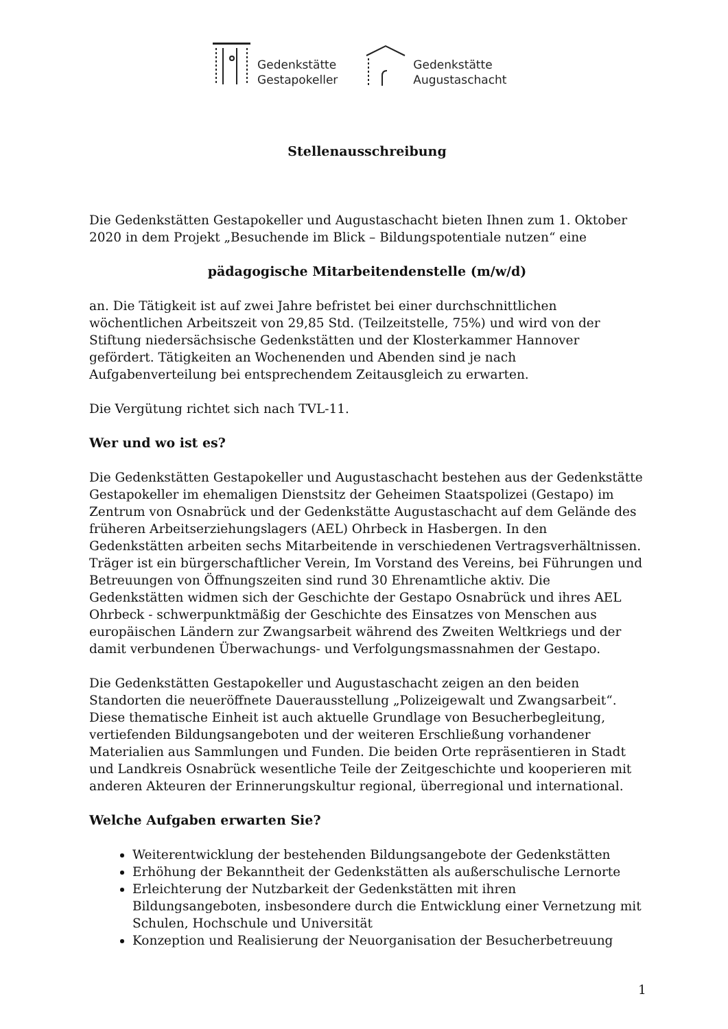Gedenkstätte
Gestapokeller
Gedenkstätte
Augustaschacht
Stellenausschreibung
Die Gedenkstätten Gestapokeller und Augustaschacht bieten Ihnen zum 1. Oktober 2020 in dem Projekt „Besuchende im Blick – Bildungspotentiale nutzen“ eine
pädagogische Mitarbeitendenstelle (m/w/d)
an. Die Tätigkeit ist auf zwei Jahre befristet bei einer durchschnittlichen wöchentlichen Arbeitszeit von 29,85 Std. (Teilzeitstelle, 75%) und wird von der Stiftung niedersächsische Gedenkstätten und der Klosterkammer Hannover gefördert. Tätigkeiten an Wochenenden und Abenden sind je nach Aufgabenverteilung bei entsprechendem Zeitausgleich zu erwarten.
Die Vergütung richtet sich nach TVL-11.
Wer und wo ist es?
Die Gedenkstätten Gestapokeller und Augustaschacht bestehen aus der Gedenkstätte Gestapokeller im ehemaligen Dienstsitz der Geheimen Staatspolizei (Gestapo) im Zentrum von Osnabrück und der Gedenkstätte Augustaschacht auf dem Gelände des früheren Arbeitserziehungslagers (AEL) Ohrbeck in Hasbergen. In den Gedenkstätten arbeiten sechs Mitarbeitende in verschiedenen Vertragsverhältnissen. Träger ist ein bürgerschaftlicher Verein, Im Vorstand des Vereins, bei Führungen und Betreuungen von Öffnungszeiten sind rund 30 Ehrenamtliche aktiv. Die Gedenkstätten widmen sich der Geschichte der Gestapo Osnabrück und ihres AEL Ohrbeck - schwerpunktmäßig der Geschichte des Einsatzes von Menschen aus europäischen Ländern zur Zwangsarbeit während des Zweiten Weltkriegs und der damit verbundenen Überwachungs- und Verfolgungsmassnahmen der Gestapo.
Die Gedenkstätten Gestapokeller und Augustaschacht zeigen an den beiden Standorten die neueröffnete Dauerausstellung „Polizeigewalt und Zwangsarbeit“. Diese thematische Einheit ist auch aktuelle Grundlage von Besucherbegleitung, vertiefenden Bildungsangeboten und der weiteren Erschließung vorhandener Materialien aus Sammlungen und Funden. Die beiden Orte repräsentieren in Stadt und Landkreis Osnabrück wesentliche Teile der Zeitgeschichte und kooperieren mit anderen Akteuren der Erinnerungskultur regional, überregional und international.
Welche Aufgaben erwarten Sie?
Weiterentwicklung der bestehenden Bildungsangebote der Gedenkstätten
Erhöhung der Bekanntheit der Gedenkstätten als außerschulische Lernorte
Erleichterung der Nutzbarkeit der Gedenkstätten mit ihren Bildungsangeboten, insbesondere durch die Entwicklung einer Vernetzung mit Schulen, Hochschule und Universität
Konzeption und Realisierung der Neuorganisation der Besucherbetreuung
1